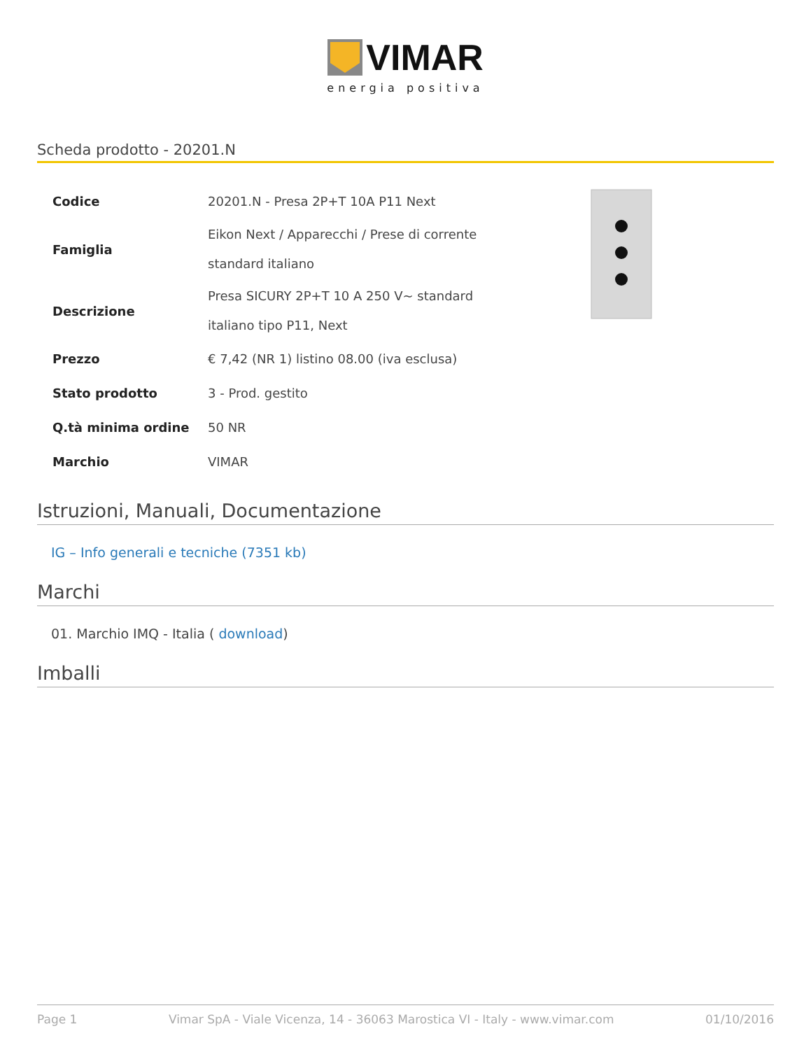VIMAR
energia positiva
Scheda prodotto - 20201.N
| Codice | 20201.N - Presa 2P+T 10A P11 Next |
| Famiglia | Eikon Next / Apparecchi / Prese di corrente standard italiano |
| Descrizione | Presa SICURY 2P+T 10 A 250 V~ standard italiano tipo P11, Next |
| Prezzo | € 7,42 (NR 1) listino 08.00 (iva esclusa) |
| Stato prodotto | 3 - Prod. gestito |
| Q.tà minima ordine | 50 NR |
| Marchio | VIMAR |
Istruzioni, Manuali, Documentazione
IG – Info generali e tecniche (7351 kb)
Marchi
01. Marchio IMQ - Italia ( download)
Imballi
Page 1 Vimar SpA - Viale Vicenza, 14 - 36063 Marostica VI - Italy - www.vimar.com 01/10/2016